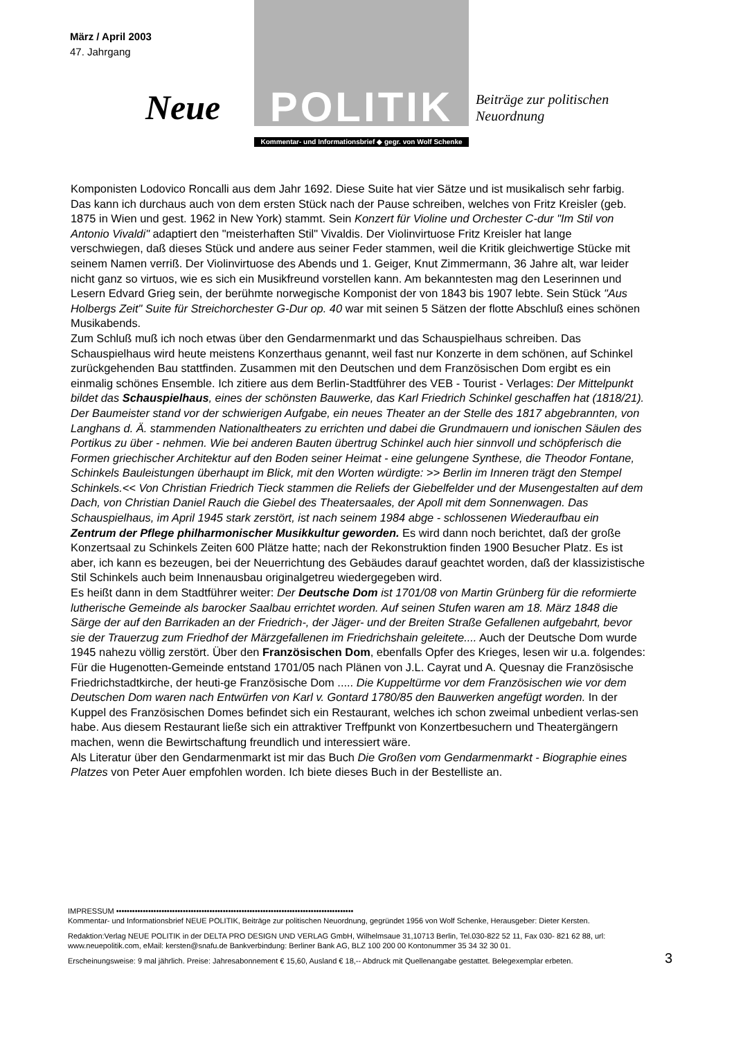März / April 2003
47. Jahrgang
Neue
POLITIK
Beiträge zur politischen
Neuordnung
Kommentar- und Informationsbrief ◆ gegr. von Wolf Schenke
Komponisten Lodovico Roncalli aus dem Jahr 1692. Diese Suite hat vier Sätze und ist musikalisch sehr farbig. Das kann ich durchaus auch von dem ersten Stück nach der Pause schreiben, welches von Fritz Kreisler (geb. 1875 in Wien und gest. 1962 in New York) stammt. Sein Konzert für Violine und Orchester C-dur "Im Stil von Antonio Vivaldi" adaptiert den "meisterhaften Stil" Vivaldis. Der Violinvirtuose Fritz Kreisler hat lange verschwiegen, daß dieses Stück und andere aus seiner Feder stammen, weil die Kritik gleichwertige Stücke mit seinem Namen verriß. Der Violinvirtuose des Abends und 1. Geiger, Knut Zimmermann, 36 Jahre alt, war leider nicht ganz so virtuos, wie es sich ein Musikfreund vorstellen kann. Am bekanntesten mag den Leserinnen und Lesern Edvard Grieg sein, der berühmte norwegische Komponist der von 1843 bis 1907 lebte. Sein Stück "Aus Holbergs Zeit" Suite für Streichorchester G-Dur op. 40 war mit seinen 5 Sätzen der flotte Abschluß eines schönen Musikabends.
Zum Schluß muß ich noch etwas über den Gendarmenmarkt und das Schauspielhaus schreiben. Das Schauspielhaus wird heute meistens Konzerthaus genannt, weil fast nur Konzerte in dem schönen, auf Schinkel zurückgehenden Bau stattfinden. Zusammen mit den Deutschen und dem Französischen Dom ergibt es ein einmalig schönes Ensemble. Ich zitiere aus dem Berlin-Stadtführer des VEB - Tourist - Verlages: Der Mittelpunkt bildet das Schauspielhaus, eines der schönsten Bauwerke, das Karl Friedrich Schinkel geschaffen hat (1818/21). Der Baumeister stand vor der schwierigen Aufgabe, ein neues Theater an der Stelle des 1817 abgebrannten, von Langhans d. Ä. stammenden Nationaltheaters zu errichten und dabei die Grundmauern und ionischen Säulen des Portikus zu über - nehmen. Wie bei anderen Bauten übertrug Schinkel auch hier sinnvoll und schöpferisch die Formen griechischer Architektur auf den Boden seiner Heimat - eine gelungene Synthese, die Theodor Fontane, Schinkels Bauleistungen überhaupt im Blick, mit den Worten würdigte: >> Berlin im Inneren trägt den Stempel Schinkels.<< Von Christian Friedrich Tieck stammen die Reliefs der Giebelfelder und der Musengestalten auf dem Dach, von Christian Daniel Rauch die Giebel des Theatersaales, der Apoll mit dem Sonnenwagen. Das Schauspielhaus, im April 1945 stark zerstört, ist nach seinem 1984 abge - schlossenen Wiederaufbau ein Zentrum der Pflege philharmonischer Musikkultur geworden. Es wird dann noch berichtet, daß der große Konzertsaal zu Schinkels Zeiten 600 Plätze hatte; nach der Rekonstruktion finden 1900 Besucher Platz. Es ist aber, ich kann es bezeugen, bei der Neuerrichtung des Gebäudes darauf geachtet worden, daß der klassizistische Stil Schinkels auch beim Innenausbau originalgetreu wiedergegeben wird.
Es heißt dann in dem Stadtführer weiter: Der Deutsche Dom ist 1701/08 von Martin Grünberg für die reformierte lutherische Gemeinde als barocker Saalbau errichtet worden. Auf seinen Stufen waren am 18. März 1848 die Särge der auf den Barrikaden an der Friedrich-, der Jäger- und der Breiten Straße Gefallenen aufgebahrt, bevor sie der Trauerzug zum Friedhof der Märzgefallenen im Friedrichshain geleitete.... Auch der Deutsche Dom wurde 1945 nahezu völlig zerstört. Über den Französischen Dom, ebenfalls Opfer des Krieges, lesen wir u.a. folgendes: Für die Hugenotten-Gemeinde entstand 1701/05 nach Plänen von J.L. Cayrat und A. Quesnay die Französische Friedrichstadtkirche, der heuti-ge Französische Dom ..... Die Kuppeltürme vor dem Französischen wie vor dem Deutschen Dom waren nach Entwürfen von Karl v. Gontard 1780/85 den Bauwerken angefügt worden. In der Kuppel des Französischen Domes befindet sich ein Restaurant, welches ich schon zweimal unbedient verlas-sen habe. Aus diesem Restaurant ließe sich ein attraktiver Treffpunkt von Konzertbesuchern und Theatergängern machen, wenn die Bewirtschaftung freundlich und interessiert wäre.
Als Literatur über den Gendarmenmarkt ist mir das Buch Die Großen vom Gendarmenmarkt - Biographie eines Platzes von Peter Auer empfohlen worden. Ich biete dieses Buch in der Bestelliste an.
IMPRESSUM •••••••••••••••••••••••••••••••••••••••••••••••••••••••••••••••••••••••••••••••••••••••••
Kommentar- und Informationsbrief NEUE POLITIK, Beiträge zur politischen Neuordnung, gegründet 1956 von Wolf Schenke, Herausgeber: Dieter Kersten.
Redaktion:Verlag NEUE POLITIK in der DELTA PRO DESIGN UND VERLAG GmbH, Wilhelmsaue 31,10713 Berlin, Tel.030-822 52 11, Fax 030- 821 62 88, url: www.neuepolitik.com, eMail: kersten@snafu.de Bankverbindung: Berliner Bank AG, BLZ 100 200 00 Kontonummer 35 34 32 30 01.
Erscheinungsweise: 9 mal jährlich. Preise: Jahresabonnement € 15,60, Ausland € 18,-- Abdruck mit Quellenangabe gestattet. Belegexemplar erbeten.
3